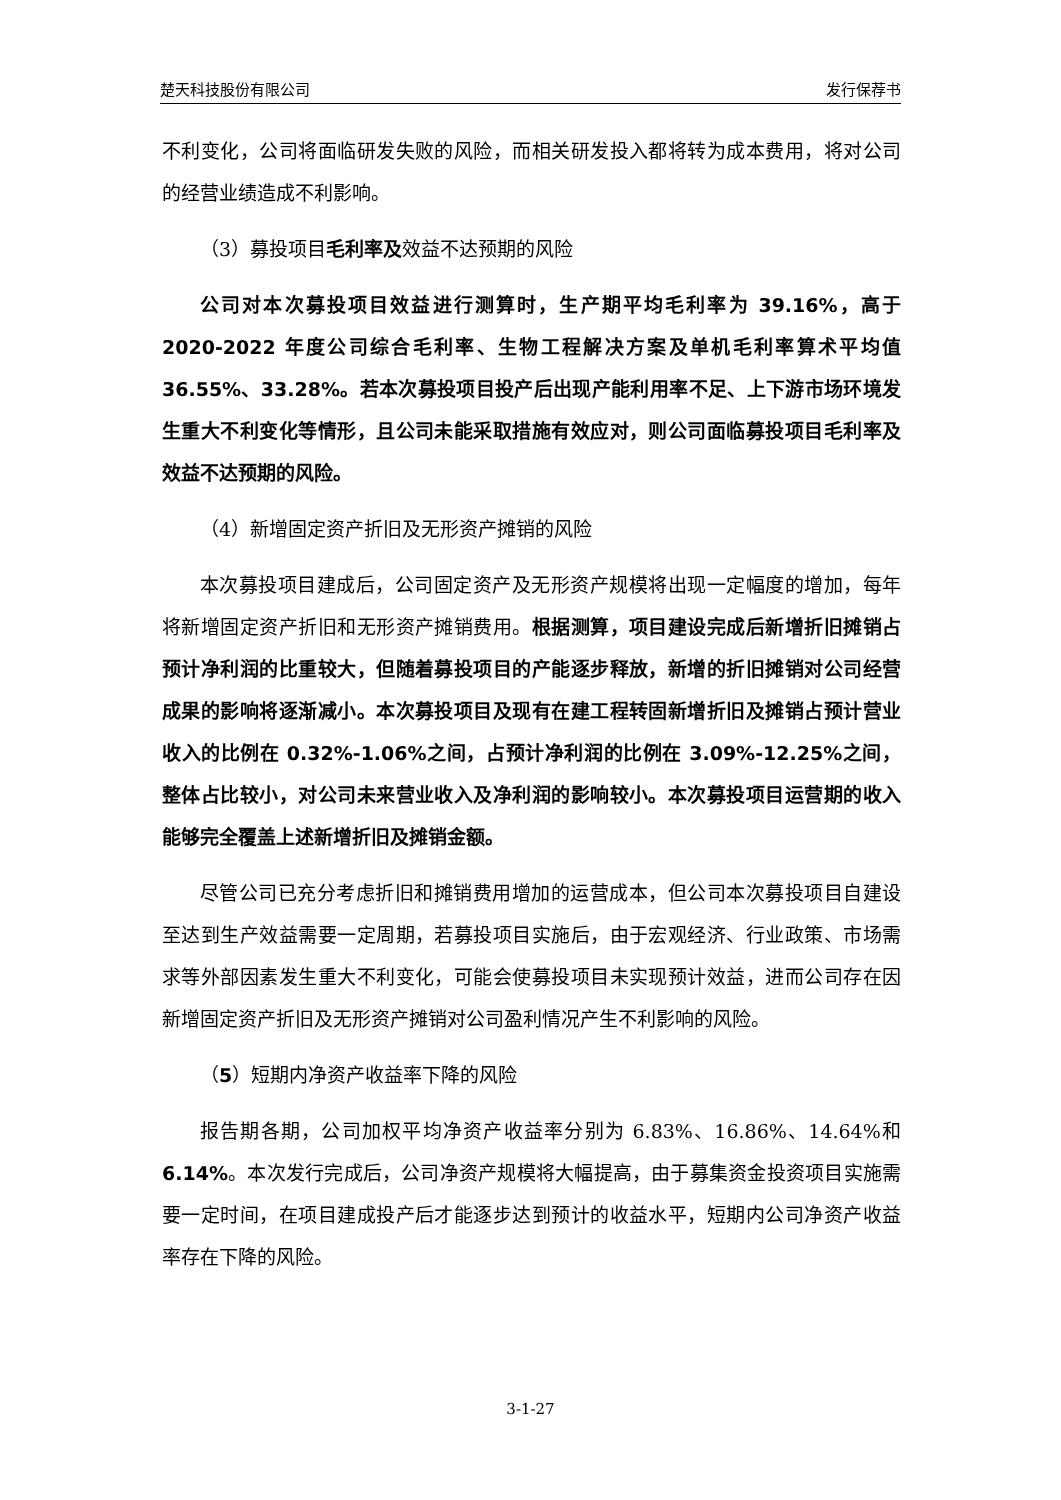楚天科技股份有限公司 发行保荐书
不利变化，公司将面临研发失败的风险，而相关研发投入都将转为成本费用，将对公司的经营业绩造成不利影响。
（3）募投项目毛利率及效益不达预期的风险
公司对本次募投项目效益进行测算时，生产期平均毛利率为 39.16%，高于 2020-2022 年度公司综合毛利率、生物工程解决方案及单机毛利率算术平均值 36.55%、33.28%。若本次募投项目投产后出现产能利用率不足、上下游市场环境发生重大不利变化等情形，且公司未能采取措施有效应对，则公司面临募投项目毛利率及效益不达预期的风险。
（4）新增固定资产折旧及无形资产摊销的风险
本次募投项目建成后，公司固定资产及无形资产规模将出现一定幅度的增加，每年将新增固定资产折旧和无形资产摊销费用。根据测算，项目建设完成后新增折旧摊销占预计净利润的比重较大，但随着募投项目的产能逐步释放，新增的折旧摊销对公司经营成果的影响将逐渐减小。本次募投项目及现有在建工程转固新增折旧及摊销占预计营业收入的比例在 0.32%-1.06%之间，占预计净利润的比例在 3.09%-12.25%之间，整体占比较小，对公司未来营业收入及净利润的影响较小。本次募投项目运营期的收入能够完全覆盖上述新增折旧及摊销金额。
尽管公司已充分考虑折旧和摊销费用增加的运营成本，但公司本次募投项目自建设至达到生产效益需要一定周期，若募投项目实施后，由于宏观经济、行业政策、市场需求等外部因素发生重大不利变化，可能会使募投项目未实现预计效益，进而公司存在因新增固定资产折旧及无形资产摊销对公司盈利情况产生不利影响的风险。
（5）短期内净资产收益率下降的风险
报告期各期，公司加权平均净资产收益率分别为 6.83%、16.86%、14.64%和 6.14%。本次发行完成后，公司净资产规模将大幅提高，由于募集资金投资项目实施需要一定时间，在项目建成投产后才能逐步达到预计的收益水平，短期内公司净资产收益率存在下降的风险。
3-1-27